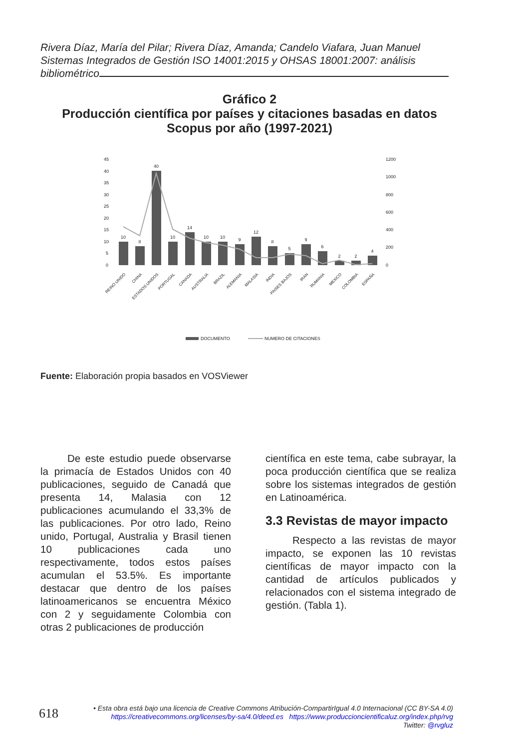Rivera Díaz, María del Pilar; Rivera Díaz, Amanda; Candelo Viafara, Juan Manuel
Sistemas Integrados de Gestión ISO 14001:2015 y OHSAS 18001:2007: análisis bibliométrico
Gráfico 2
Producción científica por países y citaciones basadas en datos
Scopus por año (1997-2021)
45
40
35
30
25
20
15
10
5
0
1200
1000
800
600
400
200
0
10
8
40
10
14
10
10
9
12
8
5
9
6
2
2
4
REINO UNIDO
CHINA
ESTADOS UNIDOS
PORTUGAL
CANADA
AUSTRALIA
BRAZIL
ALEMANIA
MALASIA
INDIA
PAISES BAJOS
IRAN
RUMANIA
MEXICO
COLOMBIA
ESPAÑA
DOCUMENTO
NUMERO DE CITACIONES
Fuente: Elaboración propia basados en VOSViewer
De este estudio puede observarse la primacía de Estados Unidos con 40 publicaciones, seguido de Canadá que presenta 14, Malasia con 12 publicaciones acumulando el 33,3% de las publicaciones. Por otro lado, Reino unido, Portugal, Australia y Brasil tienen 10 publicaciones cada uno respectivamente, todos estos países acumulan el 53.5%. Es importante destacar que dentro de los países latinoamericanos se encuentra México con 2 y seguidamente Colombia con otras 2 publicaciones de producción
científica en este tema, cabe subrayar, la poca producción científica que se realiza sobre los sistemas integrados de gestión en Latinoamérica.
3.3 Revistas de mayor impacto
Respecto a las revistas de mayor impacto, se exponen las 10 revistas científicas de mayor impacto con la cantidad de artículos publicados y relacionados con el sistema integrado de gestión. (Tabla 1).
618
• Esta obra está bajo una licencia de Creative Commons Atribución-CompartirIgual 4.0 Internacional (CC BY-SA 4.0)
https://creativecommons.org/licenses/by-sa/4.0/deed.es https://www.produccioncientificaluz.org/index.php/rvg
Twitter: @rvgluz